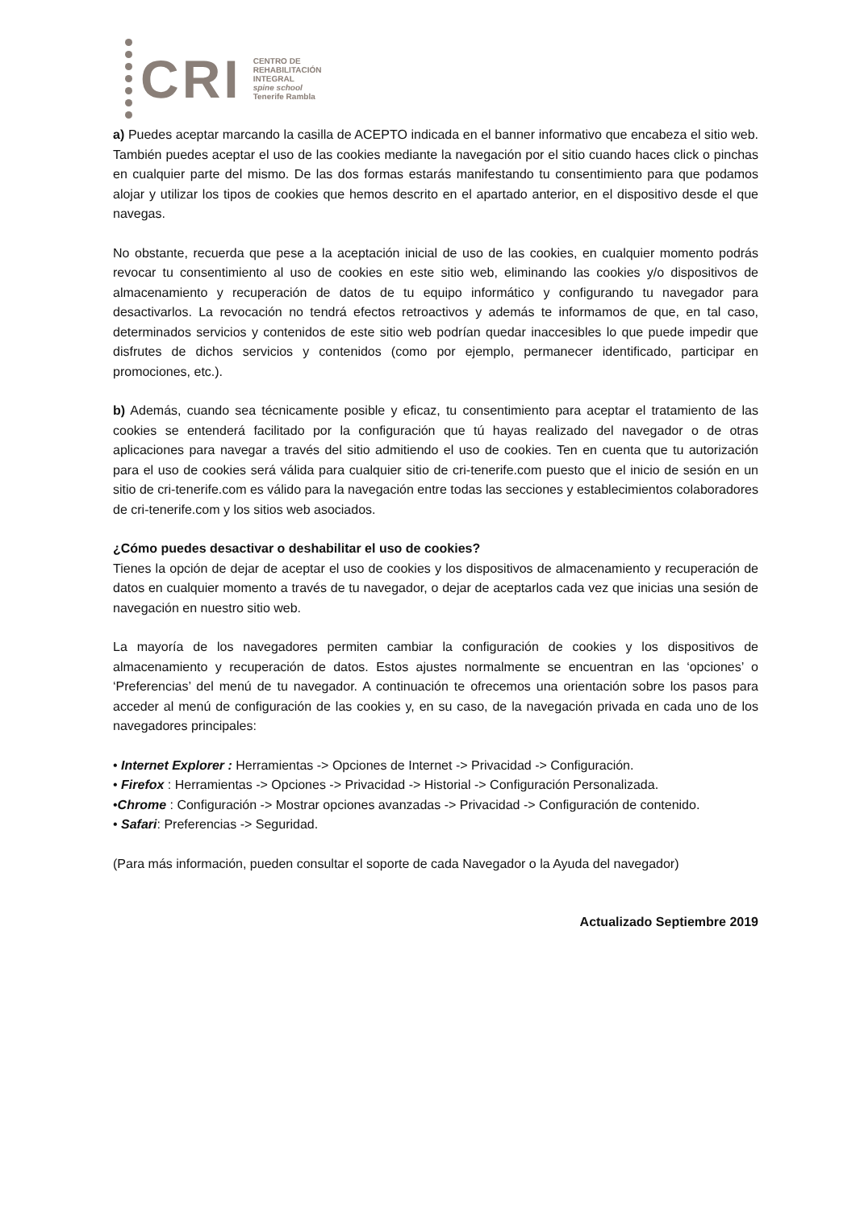CRI
CENTRO DE
REHABILITACIÓN
INTEGRAL
spine school
Tenerife Rambla
a) Puedes aceptar marcando la casilla de ACEPTO indicada en el banner informativo que encabeza el sitio web. También puedes aceptar el uso de las cookies mediante la navegación por el sitio cuando haces click o pinchas en cualquier parte del mismo. De las dos formas estarás manifestando tu consentimiento para que podamos alojar y utilizar los tipos de cookies que hemos descrito en el apartado anterior, en el dispositivo desde el que navegas.
No obstante, recuerda que pese a la aceptación inicial de uso de las cookies, en cualquier momento podrás revocar tu consentimiento al uso de cookies en este sitio web, eliminando las cookies y/o dispositivos de almacenamiento y recuperación de datos de tu equipo informático y configurando tu navegador para desactivarlos. La revocación no tendrá efectos retroactivos y además te informamos de que, en tal caso, determinados servicios y contenidos de este sitio web podrían quedar inaccesibles lo que puede impedir que disfrutes de dichos servicios y contenidos (como por ejemplo, permanecer identificado, participar en promociones, etc.).
b) Además, cuando sea técnicamente posible y eficaz, tu consentimiento para aceptar el tratamiento de las cookies se entenderá facilitado por la configuración que tú hayas realizado del navegador o de otras aplicaciones para navegar a través del sitio admitiendo el uso de cookies. Ten en cuenta que tu autorización para el uso de cookies será válida para cualquier sitio de cri-tenerife.com puesto que el inicio de sesión en un sitio de cri-tenerife.com es válido para la navegación entre todas las secciones y establecimientos colaboradores de cri-tenerife.com y los sitios web asociados.
¿Cómo puedes desactivar o deshabilitar el uso de cookies?
Tienes la opción de dejar de aceptar el uso de cookies y los dispositivos de almacenamiento y recuperación de datos en cualquier momento a través de tu navegador, o dejar de aceptarlos cada vez que inicias una sesión de navegación en nuestro sitio web.
La mayoría de los navegadores permiten cambiar la configuración de cookies y los dispositivos de almacenamiento y recuperación de datos. Estos ajustes normalmente se encuentran en las ‘opciones’ o ‘Preferencias’ del menú de tu navegador. A continuación te ofrecemos una orientación sobre los pasos para acceder al menú de configuración de las cookies y, en su caso, de la navegación privada en cada uno de los navegadores principales:
• Internet Explorer : Herramientas -> Opciones de Internet -> Privacidad -> Configuración.
• Firefox : Herramientas -> Opciones -> Privacidad -> Historial -> Configuración Personalizada.
•Chrome : Configuración -> Mostrar opciones avanzadas -> Privacidad -> Configuración de contenido.
• Safari: Preferencias -> Seguridad.
(Para más información, pueden consultar el soporte de cada Navegador o la Ayuda del navegador)
Actualizado Septiembre 2019